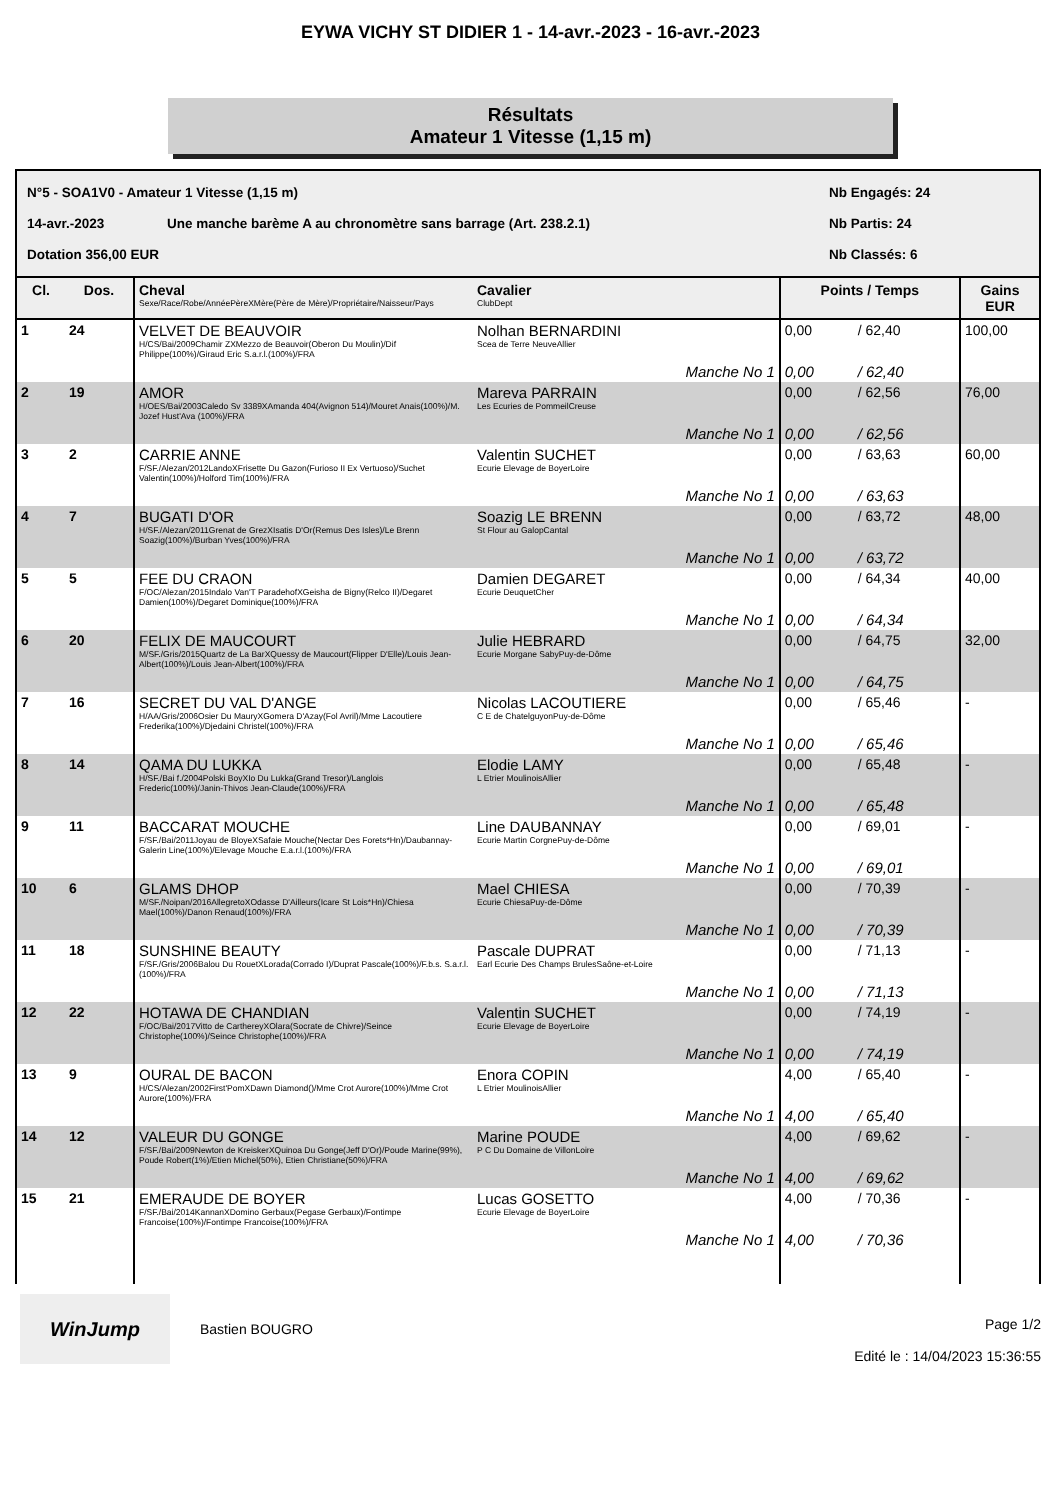EYWA VICHY ST DIDIER 1 - 14-avr.-2023 - 16-avr.-2023
Résultats
Amateur 1 Vitesse (1,15 m)
N°5 - SOA1V0 - Amateur 1 Vitesse (1,15 m) Nb Engagés: 24
14-avr.-2023 Une manche barème A au chronomètre sans barrage (Art. 238.2.1) Nb Partis: 24
Dotation 356,00 EUR Nb Classés: 6
| Cl. | Dos. | Cheval Sexe/Race/Robe/AnnéePèreXMère(Père de Mère)/Propriétaire/Naisseur/Pays | Cavalier ClubDept | Points / Temps | | Gains EUR |
| --- | --- | --- | --- | --- | --- | --- |
| 1 | 24 | VELVET DE BEAUVOIR H/CS/Bai/2009Chamir ZXMezzo de Beauvoir(Oberon Du Moulin)/Dif Philippe(100%)/Giraud Eric S.a.r.l.(100%)/FRA | Nolhan BERNARDINI Scea de Terre NeuveAllier | 0,00 | / 62,40 | 100,00 |
| | | | Manche No 1 | 0,00 | / 62,40 | |
| 2 | 19 | AMOR H/OES/Bai/2003Caledo Sv 3389XAmanda 404(Avignon 514)/Mouret Anais(100%)/M. Jozef Hust'Ava (100%)/FRA | Mareva PARRAIN Les Ecuries de PommeilCreuse | 0,00 | / 62,56 | 76,00 |
| | | | Manche No 1 | 0,00 | / 62,56 | |
| 3 | 2 | CARRIE ANNE F/SF./Alezan/2012LandoXFrisette Du Gazon(Furioso II Ex Vertuoso)/Suchet Valentin(100%)/Holford Tim(100%)/FRA | Valentin SUCHET Ecurie Elevage de BoyerLoire | 0,00 | / 63,63 | 60,00 |
| | | | Manche No 1 | 0,00 | / 63,63 | |
| 4 | 7 | BUGATI D'OR H/SF./Alezan/2011Grenat de GrezXIsatis D'Or(Remus Des Isles)/Le Brenn Soazig(100%)/Burban Yves(100%)/FRA | Soazig LE BRENN St Flour au GalopCantal | 0,00 | / 63,72 | 48,00 |
| | | | Manche No 1 | 0,00 | / 63,72 | |
| 5 | 5 | FEE DU CRAON F/OC/Alezan/2015Indalo Van'T ParadehofXGeisha de Bigny(Relco II)/Degaret Damien(100%)/Degaret Dominique(100%)/FRA | Damien DEGARET Ecurie DeuquetCher | 0,00 | / 64,34 | 40,00 |
| | | | Manche No 1 | 0,00 | / 64,34 | |
| 6 | 20 | FELIX DE MAUCOURT M/SF./Gris/2015Quartz de La BarXQuessy de Maucourt(Flipper D'Elle)/Louis Jean-Albert(100%)/Louis Jean-Albert(100%)/FRA | Julie HEBRARD Ecurie Morgane SabyPuy-de-Dôme | 0,00 | / 64,75 | 32,00 |
| | | | Manche No 1 | 0,00 | / 64,75 | |
| 7 | 16 | SECRET DU VAL D'ANGE H/AA/Gris/2006Osier Du MauryXGomera D'Azay(Fol Avril)/Mme Lacoutiere Frederika(100%)/Djedaini Christel(100%)/FRA | Nicolas LACOUTIERE C E de ChatelguyonPuy-de-Dôme | 0,00 | / 65,46 | - |
| | | | Manche No 1 | 0,00 | / 65,46 | |
| 8 | 14 | QAMA DU LUKKA H/SF./Bai f./2004Polski BoyXIo Du Lukka(Grand Tresor)/Langlois Frederic(100%)/Janin-Thivos Jean-Claude(100%)/FRA | Elodie LAMY L Etrier MoulinoisAllier | 0,00 | / 65,48 | - |
| | | | Manche No 1 | 0,00 | / 65,48 | |
| 9 | 11 | BACCARAT MOUCHE F/SF./Bai/2011Joyau de BloyeXSafaie Mouche(Nectar Des Forets*Hn)/Daubannay-Galerin Line(100%)/Elevage Mouche E.a.r.l.(100%)/FRA | Line DAUBANNAY Ecurie Martin CorgnePuy-de-Dôme | 0,00 | / 69,01 | - |
| | | | Manche No 1 | 0,00 | / 69,01 | |
| 10 | 6 | GLAMS DHOP M/SF./Noipan/2016AllegretoXOdasse D'Ailleurs(Icare St Lois*Hn)/Chiesa Mael(100%)/Danon Renaud(100%)/FRA | Mael CHIESA Ecurie ChiesaPuy-de-Dôme | 0,00 | / 70,39 | - |
| | | | Manche No 1 | 0,00 | / 70,39 | |
| 11 | 18 | SUNSHINE BEAUTY F/SF./Gris/2006Balou Du RouetXLorada(Corrado I)/Duprat Pascale(100%)/F.b.s. S.a.r.l.(100%)/FRA | Pascale DUPRAT Earl Ecurie Des Champs BrulesSaône-et-Loire | 0,00 | / 71,13 | - |
| | | | Manche No 1 | 0,00 | / 71,13 | |
| 12 | 22 | HOTAWA DE CHANDIAN F/OC/Bai/2017Vitto de CarthereyXOlara(Socrate de Chivre)/Seince Christophe(100%)/Seince Christophe(100%)/FRA | Valentin SUCHET Ecurie Elevage de BoyerLoire | 0,00 | / 74,19 | - |
| | | | Manche No 1 | 0,00 | / 74,19 | |
| 13 | 9 | OURAL DE BACON H/CS/Alezan/2002First'PomXDawn Diamond()/Mme Crot Aurore(100%)/Mme Crot Aurore(100%)/FRA | Enora COPIN L Etrier MoulinoisAllier | 4,00 | / 65,40 | - |
| | | | Manche No 1 | 4,00 | / 65,40 | |
| 14 | 12 | VALEUR DU GONGE F/SF./Bai/2009Newton de KreiskerXQuinoa Du Gonge(Jeff D'Or)/Poude Marine(99%), Poude Robert(1%)/Etien Michel(50%), Etien Christiane(50%)/FRA | Marine POUDE P C Du Domaine de VillonLoire | 4,00 | / 69,62 | - |
| | | | Manche No 1 | 4,00 | / 69,62 | |
| 15 | 21 | EMERAUDE DE BOYER F/SF./Bai/2014KannanXDomino Gerbaux(Pegase Gerbaux)/Fontimpe Francoise(100%)/Fontimpe Francoise(100%)/FRA | Lucas GOSETTO Ecurie Elevage de BoyerLoire | 4,00 | / 70,36 | - |
| | | | Manche No 1 | 4,00 | / 70,36 | |
WinJump
Bastien BOUGRO
Page 1/2
Edité le : 14/04/2023 15:36:55